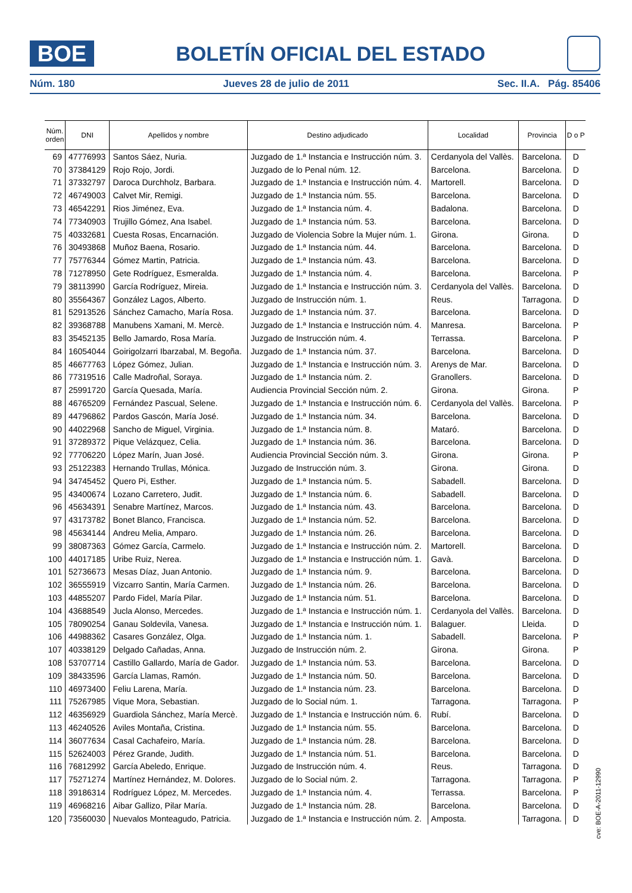BOE
BOLETÍN OFICIAL DEL ESTADO
Núm. 180 Jueves 28 de julio de 2011 Sec. II.A. Pág. 85406
| Núm. orden | DNI | Apellidos y nombre | Destino adjudicado | Localidad | Provincia | D o P |
| --- | --- | --- | --- | --- | --- | --- |
| 69 | 47776993 | Santos Sáez, Nuria. | Juzgado de 1.ª Instancia e Instrucción núm. 3. | Cerdanyola del Vallès. | Barcelona. | D |
| 70 | 37384129 | Rojo Rojo, Jordi. | Juzgado de lo Penal núm. 12. | Barcelona. | Barcelona. | D |
| 71 | 37332797 | Daroca Durchholz, Barbara. | Juzgado de 1.ª Instancia e Instrucción núm. 4. | Martorell. | Barcelona. | D |
| 72 | 46749003 | Calvet Mir, Remigi. | Juzgado de 1.ª Instancia núm. 55. | Barcelona. | Barcelona. | D |
| 73 | 46542291 | Rios Jiménez, Eva. | Juzgado de 1.ª Instancia núm. 4. | Badalona. | Barcelona. | D |
| 74 | 77340903 | Trujillo Gómez, Ana Isabel. | Juzgado de 1.ª Instancia núm. 53. | Barcelona. | Barcelona. | D |
| 75 | 40332681 | Cuesta Rosas, Encarnación. | Juzgado de Violencia Sobre la Mujer núm. 1. | Girona. | Girona. | D |
| 76 | 30493868 | Muñoz Baena, Rosario. | Juzgado de 1.ª Instancia núm. 44. | Barcelona. | Barcelona. | D |
| 77 | 75776344 | Gómez Martin, Patricia. | Juzgado de 1.ª Instancia núm. 43. | Barcelona. | Barcelona. | D |
| 78 | 71278950 | Gete Rodríguez, Esmeralda. | Juzgado de 1.ª Instancia núm. 4. | Barcelona. | Barcelona. | P |
| 79 | 38113990 | García Rodríguez, Mireia. | Juzgado de 1.ª Instancia e Instrucción núm. 3. | Cerdanyola del Vallès. | Barcelona. | D |
| 80 | 35564367 | González Lagos, Alberto. | Juzgado de Instrucción núm. 1. | Reus. | Tarragona. | D |
| 81 | 52913526 | Sánchez Camacho, María Rosa. | Juzgado de 1.ª Instancia núm. 37. | Barcelona. | Barcelona. | D |
| 82 | 39368788 | Manubens Xamani, M. Mercè. | Juzgado de 1.ª Instancia e Instrucción núm. 4. | Manresa. | Barcelona. | P |
| 83 | 35452135 | Bello Jamardo, Rosa María. | Juzgado de Instrucción núm. 4. | Terrassa. | Barcelona. | P |
| 84 | 16054044 | Goirigolzarri Ibarzabal, M. Begoña. | Juzgado de 1.ª Instancia núm. 37. | Barcelona. | Barcelona. | D |
| 85 | 46677763 | López Gómez, Julian. | Juzgado de 1.ª Instancia e Instrucción núm. 3. | Arenys de Mar. | Barcelona. | D |
| 86 | 77319516 | Calle Madroñal, Soraya. | Juzgado de 1.ª Instancia núm. 2. | Granollers. | Barcelona. | D |
| 87 | 25991720 | García Quesada, María. | Audiencia Provincial Sección núm. 2. | Girona. | Girona. | P |
| 88 | 46765209 | Fernández Pascual, Selene. | Juzgado de 1.ª Instancia e Instrucción núm. 6. | Cerdanyola del Vallès. | Barcelona. | P |
| 89 | 44796862 | Pardos Gascón, María José. | Juzgado de 1.ª Instancia núm. 34. | Barcelona. | Barcelona. | D |
| 90 | 44022968 | Sancho de Miguel, Virginia. | Juzgado de 1.ª Instancia núm. 8. | Mataró. | Barcelona. | D |
| 91 | 37289372 | Pique Velázquez, Celia. | Juzgado de 1.ª Instancia núm. 36. | Barcelona. | Barcelona. | D |
| 92 | 77706220 | López Marín, Juan José. | Audiencia Provincial Sección núm. 3. | Girona. | Girona. | P |
| 93 | 25122383 | Hernando Trullas, Mónica. | Juzgado de Instrucción núm. 3. | Girona. | Girona. | D |
| 94 | 34745452 | Quero Pi, Esther. | Juzgado de 1.ª Instancia núm. 5. | Sabadell. | Barcelona. | D |
| 95 | 43400674 | Lozano Carretero, Judit. | Juzgado de 1.ª Instancia núm. 6. | Sabadell. | Barcelona. | D |
| 96 | 45634391 | Senabre Martínez, Marcos. | Juzgado de 1.ª Instancia núm. 43. | Barcelona. | Barcelona. | D |
| 97 | 43173782 | Bonet Blanco, Francisca. | Juzgado de 1.ª Instancia núm. 52. | Barcelona. | Barcelona. | D |
| 98 | 45634144 | Andreu Melia, Amparo. | Juzgado de 1.ª Instancia núm. 26. | Barcelona. | Barcelona. | D |
| 99 | 38087363 | Gómez García, Carmelo. | Juzgado de 1.ª Instancia e Instrucción núm. 2. | Martorell. | Barcelona. | D |
| 100 | 44017185 | Uribe Ruiz, Nerea. | Juzgado de 1.ª Instancia e Instrucción núm. 1. | Gavà. | Barcelona. | D |
| 101 | 52736673 | Mesas Díaz, Juan Antonio. | Juzgado de 1.ª Instancia núm. 9. | Barcelona. | Barcelona. | D |
| 102 | 36555919 | Vizcarro Santin, María Carmen. | Juzgado de 1.ª Instancia núm. 26. | Barcelona. | Barcelona. | D |
| 103 | 44855207 | Pardo Fidel, María Pilar. | Juzgado de 1.ª Instancia núm. 51. | Barcelona. | Barcelona. | D |
| 104 | 43688549 | Jucla Alonso, Mercedes. | Juzgado de 1.ª Instancia e Instrucción núm. 1. | Cerdanyola del Vallès. | Barcelona. | D |
| 105 | 78090254 | Ganau Soldevila, Vanesa. | Juzgado de 1.ª Instancia e Instrucción núm. 1. | Balaguer. | Lleida. | D |
| 106 | 44988362 | Casares González, Olga. | Juzgado de 1.ª Instancia núm. 1. | Sabadell. | Barcelona. | P |
| 107 | 40338129 | Delgado Cañadas, Anna. | Juzgado de Instrucción núm. 2. | Girona. | Girona. | P |
| 108 | 53707714 | Castillo Gallardo, María de Gador. | Juzgado de 1.ª Instancia núm. 53. | Barcelona. | Barcelona. | D |
| 109 | 38433596 | García Llamas, Ramón. | Juzgado de 1.ª Instancia núm. 50. | Barcelona. | Barcelona. | D |
| 110 | 46973400 | Feliu Larena, María. | Juzgado de 1.ª Instancia núm. 23. | Barcelona. | Barcelona. | D |
| 111 | 75267985 | Vique Mora, Sebastian. | Juzgado de lo Social núm. 1. | Tarragona. | Tarragona. | P |
| 112 | 46356929 | Guardiola Sánchez, María Mercè. | Juzgado de 1.ª Instancia e Instrucción núm. 6. | Rubí. | Barcelona. | D |
| 113 | 46240526 | Aviles Montaña, Cristina. | Juzgado de 1.ª Instancia núm. 55. | Barcelona. | Barcelona. | D |
| 114 | 36077634 | Casal Cachafeiro, María. | Juzgado de 1.ª Instancia núm. 28. | Barcelona. | Barcelona. | D |
| 115 | 52624003 | Pérez Grande, Judith. | Juzgado de 1.ª Instancia núm. 51. | Barcelona. | Barcelona. | D |
| 116 | 76812992 | García Abeledo, Enrique. | Juzgado de Instrucción núm. 4. | Reus. | Tarragona. | D |
| 117 | 75271274 | Martínez Hernández, M. Dolores. | Juzgado de lo Social núm. 2. | Tarragona. | Tarragona. | P |
| 118 | 39186314 | Rodríguez López, M. Mercedes. | Juzgado de 1.ª Instancia núm. 4. | Terrassa. | Barcelona. | P |
| 119 | 46968216 | Aibar Gallizo, Pilar María. | Juzgado de 1.ª Instancia núm. 28. | Barcelona. | Barcelona. | D |
| 120 | 73560030 | Nuevalos Monteagudo, Patricia. | Juzgado de 1.ª Instancia e Instrucción núm. 2. | Amposta. | Tarragona. | D |
cve: BOE-A-2011-12990